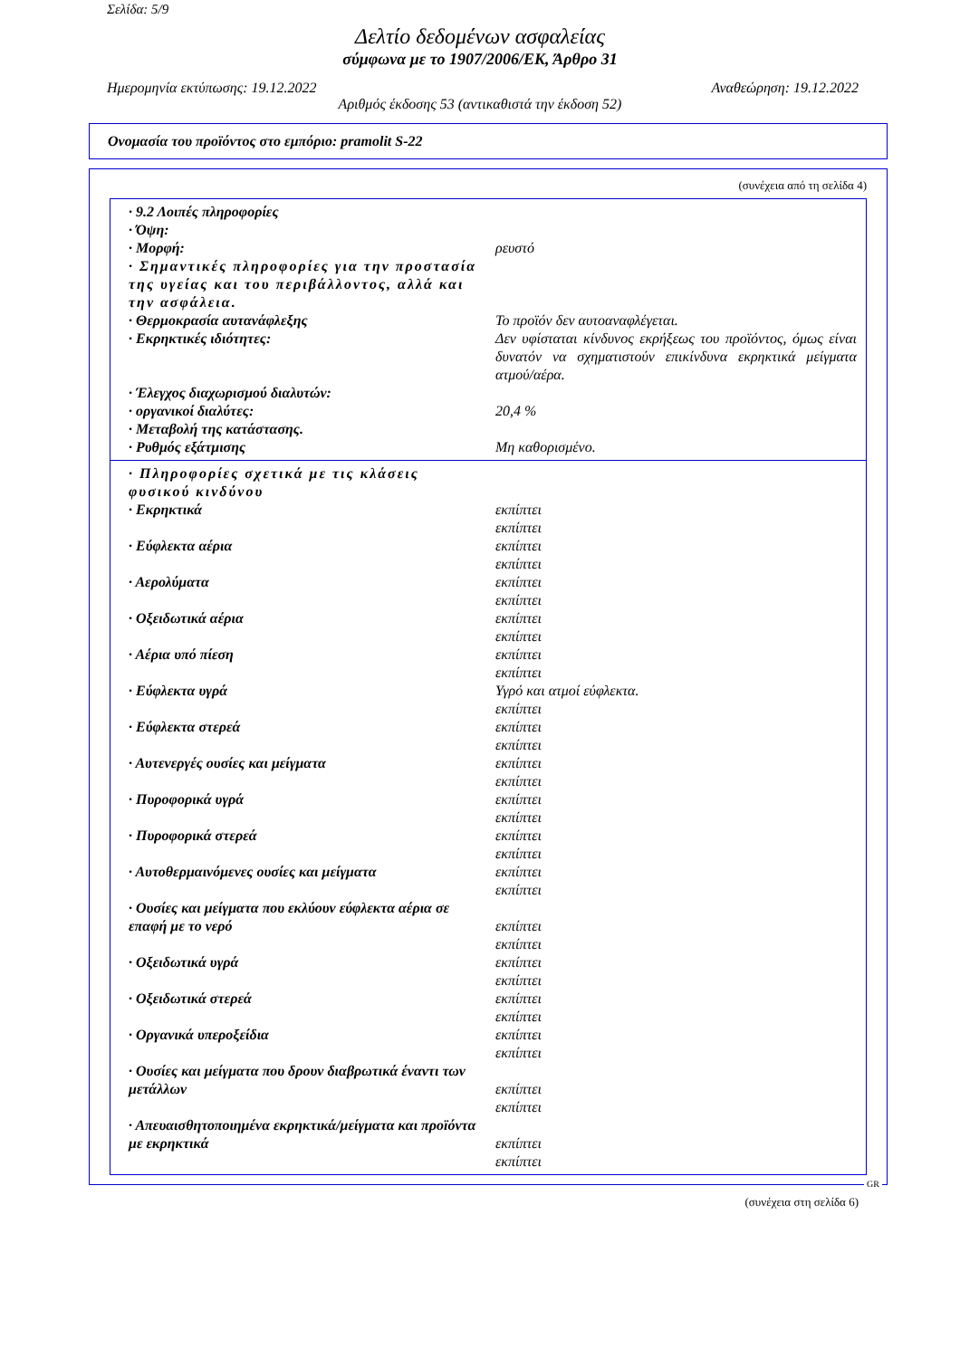Σελίδα: 5/9
Δελτίο δεδομένων ασφαλείας
σύμφωνα με το 1907/2006/ΕΚ, Άρθρο 31
Ημερομηνία εκτύπωσης: 19.12.2022 Αναθεώρηση: 19.12.2022
Αριθμός έκδοσης 53 (αντικαθιστά την έκδοση 52)
Ονομασία του προϊόντος στο εμπόριο: pramolit S-22
(συνέχεια από τη σελίδα 4)
· 9.2 Λοιπές πληροφορίες
· Όψη:
· Μορφή: ρευστό
· Σημαντικές πληροφορίες για την προστασία της υγείας και του περιβάλλοντος, αλλά και την ασφάλεια.
· Θερμοκρασία αυτανάφλεξης Το προϊόν δεν αυτοαναφλέγεται.
· Εκρηκτικές ιδιότητες: Δεν υφίσταται κίνδυνος εκρήξεως του προϊόντος, όμως είναι δυνατόν να σχηματιστούν επικίνδυνα εκρηκτικά μείγματα ατμού/αέρα.
· Έλεγχος διαχωρισμού διαλυτών:
· οργανικοί διαλύτες: 20,4 %
· Μεταβολή της κατάστασης.
· Ρυθμός εξάτμισης Μη καθορισμένο.
· Πληροφορίες σχετικά με τις κλάσεις φυσικού κινδύνου
· Εκρηκτικά εκπίπτει
εκπίπτει
· Εύφλεκτα αέρια εκπίπτει
εκπίπτει
· Αερολύματα εκπίπτει
εκπίπτει
· Οξειδωτικά αέρια εκπίπτει
εκπίπτει
· Αέρια υπό πίεση εκπίπτει
εκπίπτει
· Εύφλεκτα υγρά Υγρό και ατμοί εύφλεκτα.
εκπίπτει
· Εύφλεκτα στερεά εκπίπτει
εκπίπτει
· Αυτενεργές ουσίες και μείγματα εκπίπτει
εκπίπτει
· Πυροφορικά υγρά εκπίπτει
εκπίπτει
· Πυροφορικά στερεά εκπίπτει
εκπίπτει
· Αυτοθερμαινόμενες ουσίες και μείγματα εκπίπτει
εκπίπτει
· Ουσίες και μείγματα που εκλύουν εύφλεκτα αέρια σε επαφή με το νερό
εκπίπτει
εκπίπτει
· Οξειδωτικά υγρά εκπίπτει
εκπίπτει
· Οξειδωτικά στερεά εκπίπτει
εκπίπτει
· Οργανικά υπεροξείδια εκπίπτει
εκπίπτει
· Ουσίες και μείγματα που δρουν διαβρωτικά έναντι των μετάλλων
εκπίπτει
εκπίπτει
· Απευαισθητοποιημένα εκρηκτικά/μείγματα και προϊόντα με εκρηκτικά
εκπίπτει
εκπίπτει
GR
(συνέχεια στη σελίδα 6)